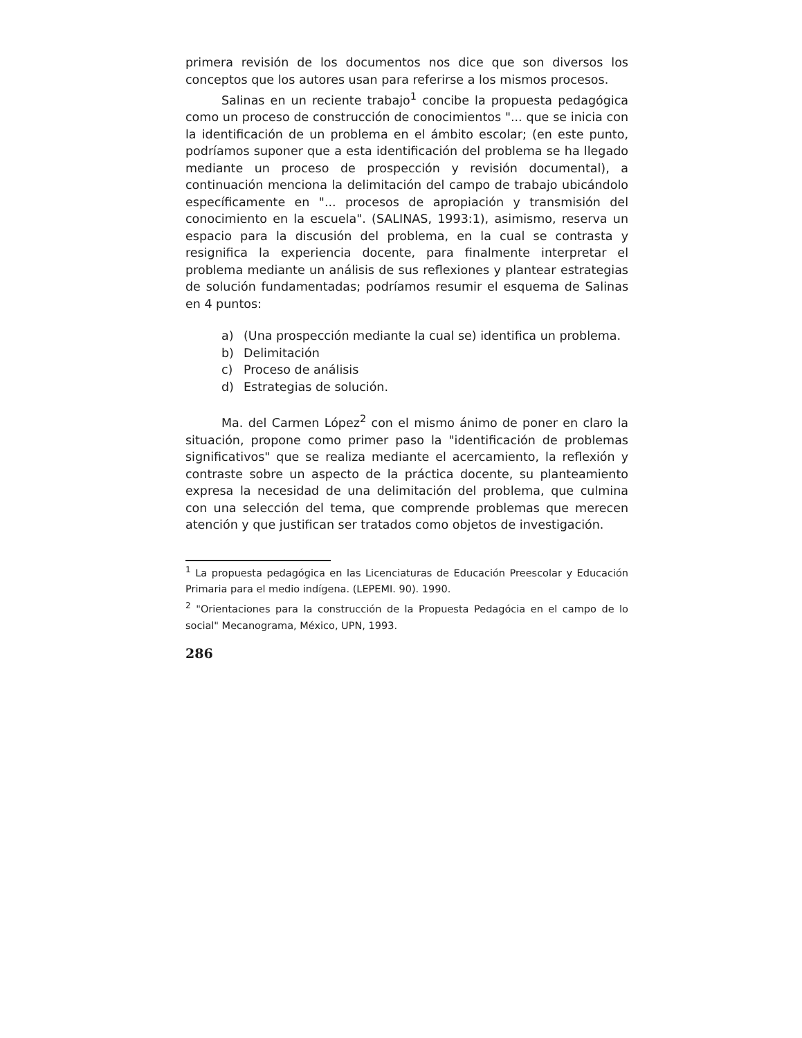primera revisión de los documentos nos dice que son diversos los conceptos que los autores usan para referirse a los mismos procesos.
Salinas en un reciente trabajo<sup>1</sup> concibe la propuesta pedagógica como un proceso de construcción de conocimientos "... que se inicia con la identificación de un problema en el ámbito escolar; (en este punto, podríamos suponer que a esta identificación del problema se ha llegado mediante un proceso de prospección y revisión documental), a continuación menciona la delimitación del campo de trabajo ubicándolo específicamente en "... procesos de apropiación y transmisión del conocimiento en la escuela". (SALINAS, 1993:1), asimismo, reserva un espacio para la discusión del problema, en la cual se contrasta y resignifica la experiencia docente, para finalmente interpretar el problema mediante un análisis de sus reflexiones y plantear estrategias de solución fundamentadas; podríamos resumir el esquema de Salinas en 4 puntos:
a) (Una prospección mediante la cual se) identifica un problema.
b) Delimitación
c) Proceso de análisis
d) Estrategias de solución.
Ma. del Carmen López<sup>2</sup> con el mismo ánimo de poner en claro la situación, propone como primer paso la "identificación de problemas significativos" que se realiza mediante el acercamiento, la reflexión y contraste sobre un aspecto de la práctica docente, su planteamiento expresa la necesidad de una delimitación del problema, que culmina con una selección del tema, que comprende problemas que merecen atención y que justifican ser tratados como objetos de investigación.
<sup>1</sup> La propuesta pedagógica en las Licenciaturas de Educación Preescolar y Educación Primaria para el medio indígena. (LEPEMI. 90). 1990.
<sup>2</sup> "Orientaciones para la construcción de la Propuesta Pedagócia en el campo de lo social" Mecanograma, México, UPN, 1993.
286